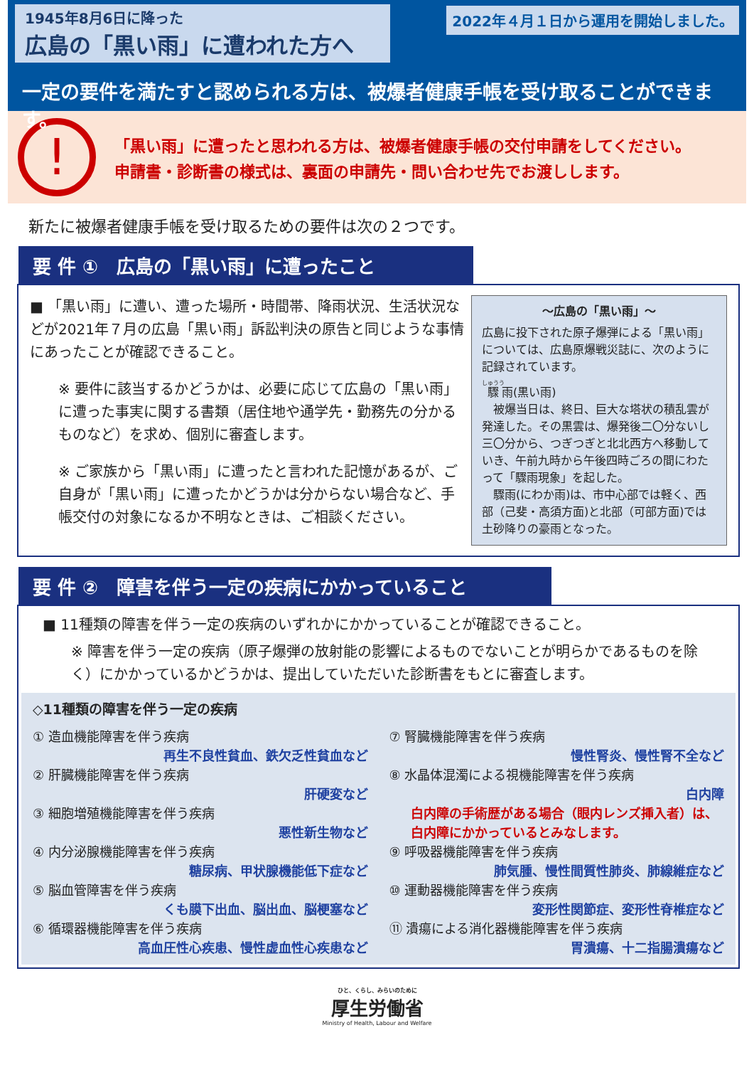1945年8月6日に降った
広島の「黒い雨」に遭われた方へ
2022年４月１日から運用を開始しました。
一定の要件を満たすと認められる方は、被爆者健康手帳を受け取ることができます。
!
「黒い雨」に遭ったと思われる方は、被爆者健康手帳の交付申請をしてください。
申請書・診断書の様式は、裏面の申請先・問い合わせ先でお渡しします。
新たに被爆者健康手帳を受け取るための要件は次の２つです。
要 件 ①　広島の「黒い雨」に遭ったこと
～広島の「黒い雨」～
広島に投下された原子爆弾による「黒い雨」については、広島原爆戦災誌に、次のように記録されています。
驟雨(黒い雨)
　被爆当日は、終日、巨大な塔状の積乱雲が発達した。その黒雲は、爆発後二〇分ないし三〇分から、つぎつぎと北北西方へ移動していき、午前九時から午後四時ごろの間にわたって「驟雨現象」を起した。
　驟雨(にわか雨)は、市中心部では軽く、西部（己斐・高須方面)と北部（可部方面)では土砂降りの豪雨となった。
■ 「黒い雨」に遭い、遭った場所・時間帯、降雨状況、生活状況などが2021年７月の広島「黒い雨」訴訟判決の原告と同じような事情にあったことが確認できること。
※ 要件に該当するかどうかは、必要に応じて広島の「黒い雨」に遭った事実に関する書類（居住地や通学先・勤務先の分かるものなど）を求め、個別に審査します。
※ ご家族から「黒い雨」に遭ったと言われた記憶があるが、ご自身が「黒い雨」に遭ったかどうかは分からない場合など、手帳交付の対象になるか不明なときは、ご相談ください。
要 件 ②　障害を伴う一定の疾病にかかっていること
■ 11種類の障害を伴う一定の疾病のいずれかにかかっていることが確認できること。
※ 障害を伴う一定の疾病（原子爆弾の放射能の影響によるものでないことが明らかであるものを除く）にかかっているかどうかは、提出していただいた診断書をもとに審査します。
◇11種類の障害を伴う一定の疾病
① 造血機能障害を伴う疾病
再生不良性貧血、鉄欠乏性貧血など
② 肝臓機能障害を伴う疾病
肝硬変など
③ 細胞増殖機能障害を伴う疾病
悪性新生物など
④ 内分泌腺機能障害を伴う疾病
糖尿病、甲状腺機能低下症など
⑤ 脳血管障害を伴う疾病
くも膜下出血、脳出血、脳梗塞など
⑥ 循環器機能障害を伴う疾病
高血圧性心疾患、慢性虚血性心疾患など
⑦ 腎臓機能障害を伴う疾病
慢性腎炎、慢性腎不全など
⑧ 水晶体混濁による視機能障害を伴う疾病
白内障
白内障の手術歴がある場合（眼内レンズ挿入者）は、白内障にかかっているとみなします。
⑨ 呼吸器機能障害を伴う疾病
肺気腫、慢性間質性肺炎、肺線維症など
⑩ 運動器機能障害を伴う疾病
変形性関節症、変形性脊椎症など
⑪ 潰瘍による消化器機能障害を伴う疾病
胃潰瘍、十二指腸潰瘍など
ひと、くらし、みらいのために
厚生労働省
Ministry of Health, Labour and Welfare